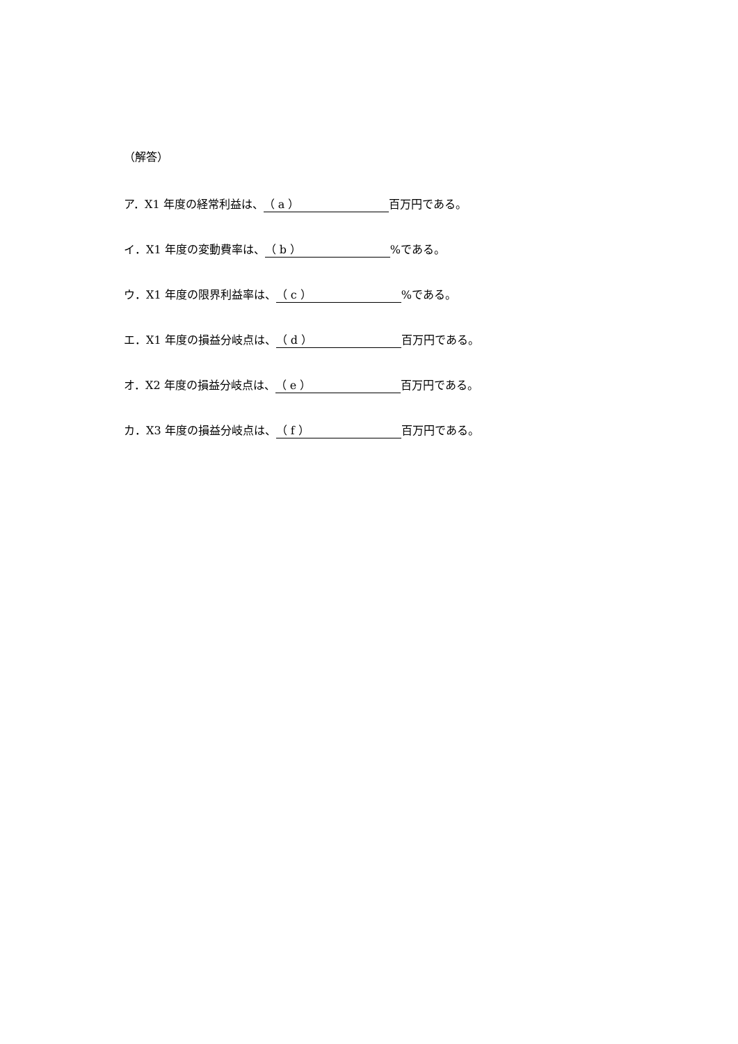（解答）
ア．X1 年度の経常利益は、 （ a ） 百万円である。
イ．X1 年度の変動費率は、 （ b ）%である。
ウ．X1 年度の限界利益率は、 （ c ）%である。
エ．X1 年度の損益分岐点は、 （ d ） 百万円である。
オ．X2 年度の損益分岐点は、 （ e ） 百万円である。
カ．X3 年度の損益分岐点は、 （ f ） 百万円である。